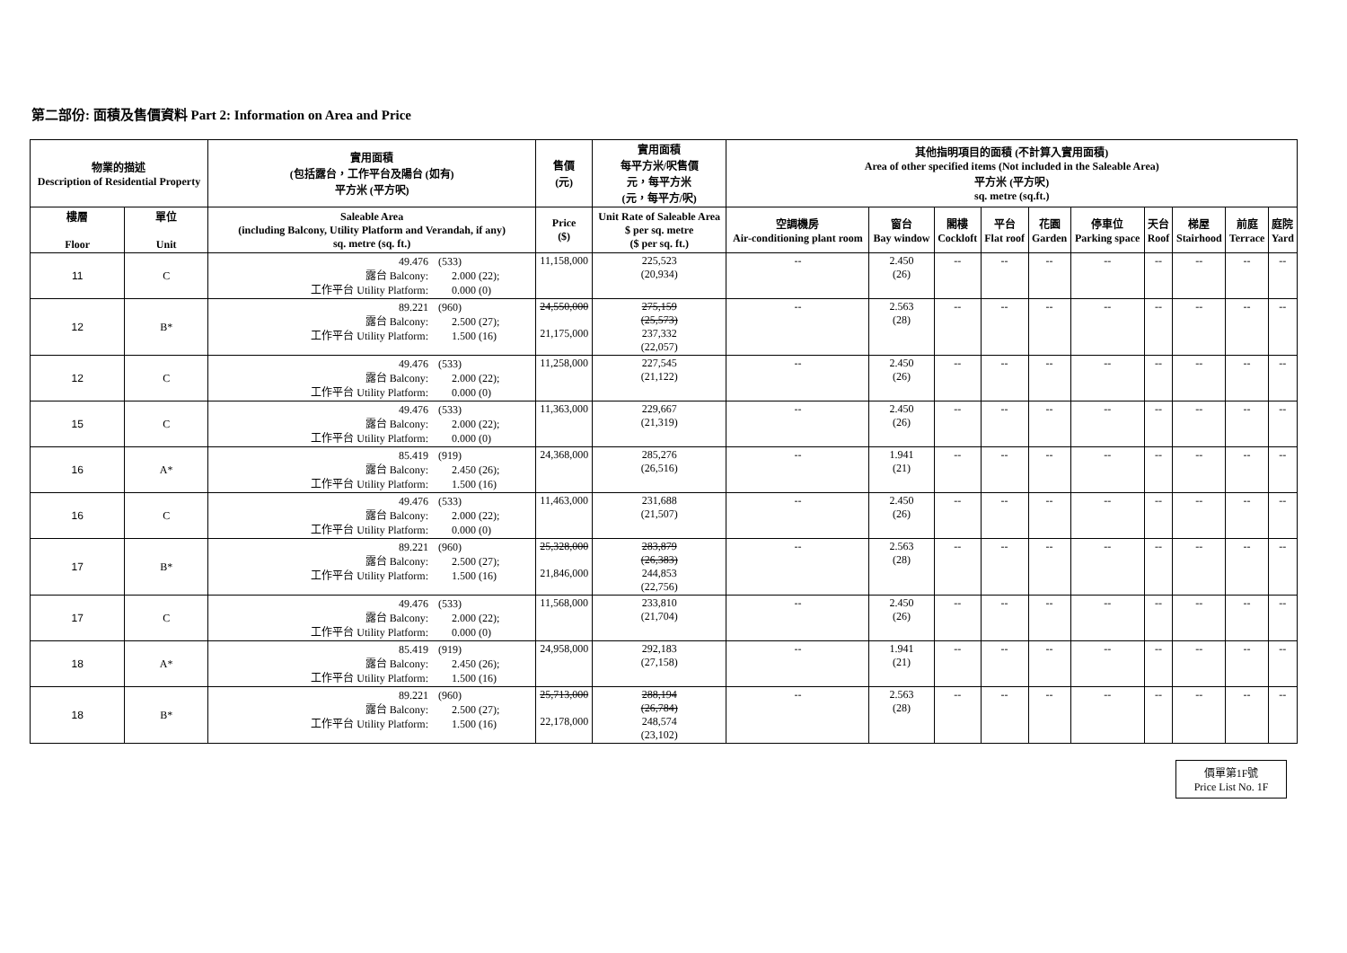第二部份: 面積及售價資料 Part 2: Information on Area and Price
| 物業的描述 Description of Residential Property | | 實用面積 (包括露台，工作平台及陽台 (如有) 平方米 (平方呎) | 售價 (元) | 實用面積 每平方米/呎售價 元，每平方米 (元，每平方/呎) | 其他指明項目的面積 (不計算入實用面積) Area of other specified items (Not included in the Saleable Area) 平方米 (平方呎) sq. metre (sq.ft.) | | | | | | | | | |
| --- | --- | --- | --- | --- | --- | --- | --- | --- | --- | --- | --- | --- | --- | --- |
| 樓層 Floor | 單位 Unit | Saleable Area (including Balcony, Utility Platform and Verandah, if any) sq. metre (sq. ft.) | Price ($) | Unit Rate of Saleable Area $ per sq. metre ($ per sq. ft.) | 空調機房 Air-conditioning plant room | 窗台 Bay window | 閣樓 Cockloft | 平台 Flat roof | 花園 Garden | 停車位 Parking space | 天台 Roof | 梯屋 Stairhood | 前庭 Terrace | 庭院 Yard |
| 11 | C | 49.476 (533) 露台 Balcony: 2.000 (22); 工作平台 Utility Platform: 0.000 (0) | 11,158,000 | 225,523 (20,934) | -- | 2.450 (26) | -- | -- | -- | -- | -- | -- | -- | -- |
| 12 | B* | 89.221 (960) 露台 Balcony: 2.500 (27); 工作平台 Utility Platform: 1.500 (16) | 24,550,000 21,175,000 | 275,159 (25,573) 237,332 (22,057) | -- | 2.563 (28) | -- | -- | -- | -- | -- | -- | -- | -- |
| 12 | C | 49.476 (533) 露台 Balcony: 2.000 (22); 工作平台 Utility Platform: 0.000 (0) | 11,258,000 | 227,545 (21,122) | -- | 2.450 (26) | -- | -- | -- | -- | -- | -- | -- | -- |
| 15 | C | 49.476 (533) 露台 Balcony: 2.000 (22); 工作平台 Utility Platform: 0.000 (0) | 11,363,000 | 229,667 (21,319) | -- | 2.450 (26) | -- | -- | -- | -- | -- | -- | -- | -- |
| 16 | A* | 85.419 (919) 露台 Balcony: 2.450 (26); 工作平台 Utility Platform: 1.500 (16) | 24,368,000 | 285,276 (26,516) | -- | 1.941 (21) | -- | -- | -- | -- | -- | -- | -- | -- |
| 16 | C | 49.476 (533) 露台 Balcony: 2.000 (22); 工作平台 Utility Platform: 0.000 (0) | 11,463,000 | 231,688 (21,507) | -- | 2.450 (26) | -- | -- | -- | -- | -- | -- | -- | -- |
| 17 | B* | 89.221 (960) 露台 Balcony: 2.500 (27); 工作平台 Utility Platform: 1.500 (16) | 25,328,000 21,846,000 | 283,879 (26,383) 244,853 (22,756) | -- | 2.563 (28) | -- | -- | -- | -- | -- | -- | -- | -- |
| 17 | C | 49.476 (533) 露台 Balcony: 2.000 (22); 工作平台 Utility Platform: 0.000 (0) | 11,568,000 | 233,810 (21,704) | -- | 2.450 (26) | -- | -- | -- | -- | -- | -- | -- | -- |
| 18 | A* | 85.419 (919) 露台 Balcony: 2.450 (26); 工作平台 Utility Platform: 1.500 (16) | 24,958,000 | 292,183 (27,158) | -- | 1.941 (21) | -- | -- | -- | -- | -- | -- | -- | -- |
| 18 | B* | 89.221 (960) 露台 Balcony: 2.500 (27); 工作平台 Utility Platform: 1.500 (16) | 25,713,000 22,178,000 | 288,194 (26,784) 248,574 (23,102) | -- | 2.563 (28) | -- | -- | -- | -- | -- | -- | -- | -- |
價單第1F號
Price List No. 1F